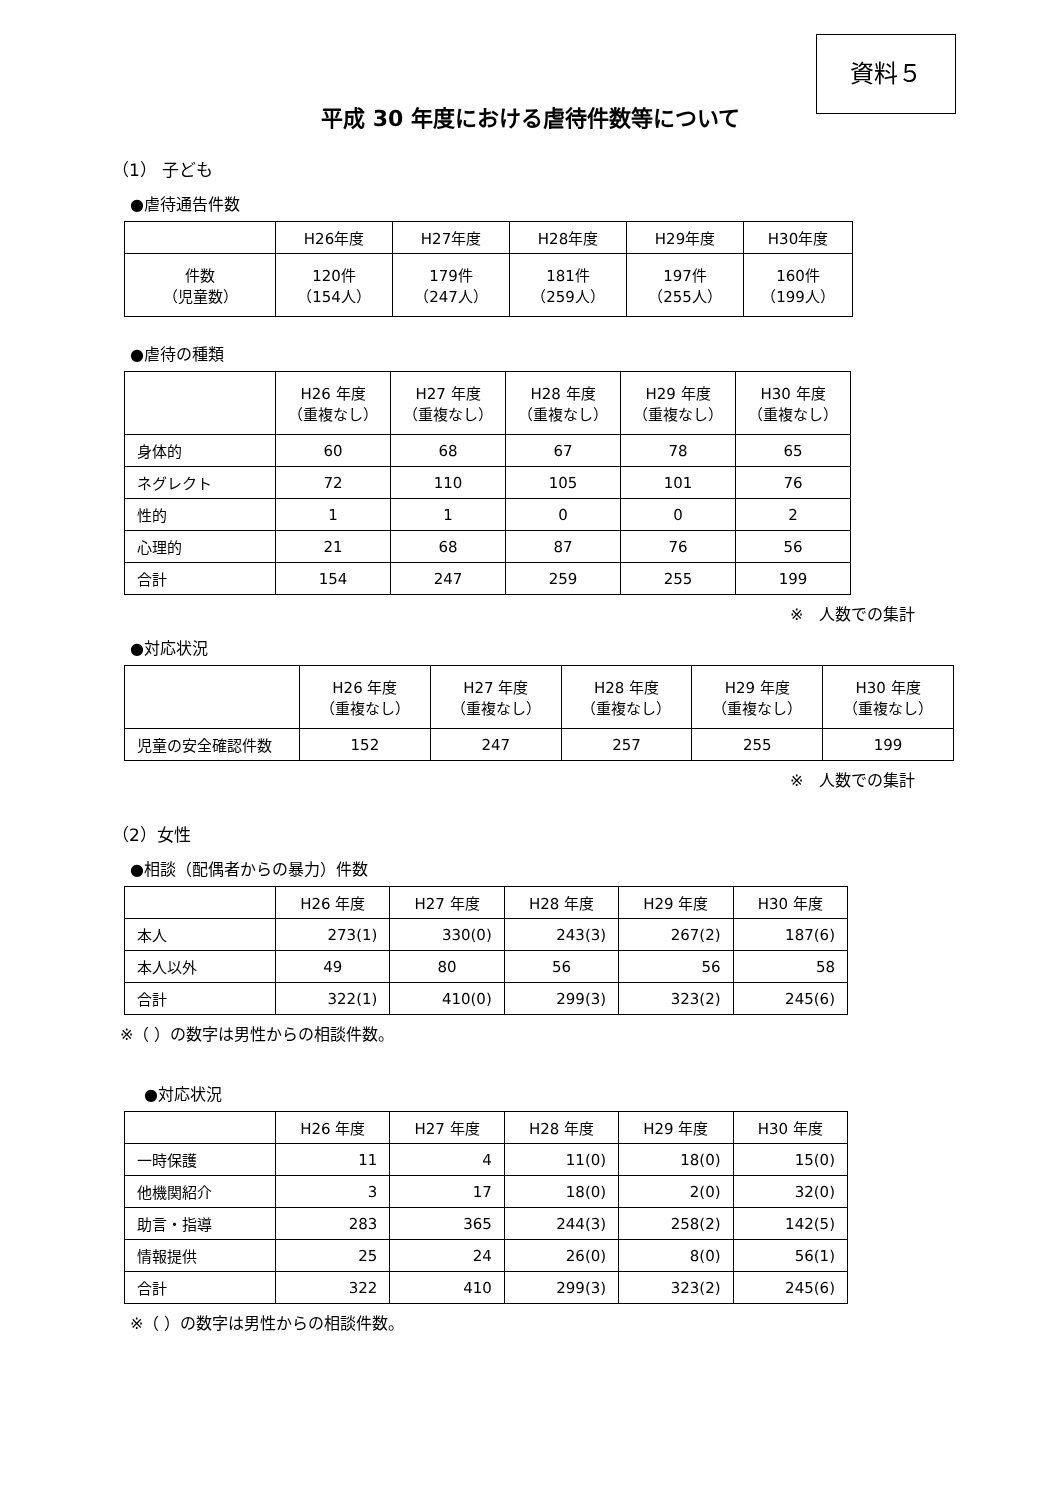資料５
平成 30 年度における虐待件数等について
（1） 子ども
●虐待通告件数
| | H26年度 | H27年度 | H28年度 | H29年度 | H30年度 |
| --- | --- | --- | --- | --- | --- |
| 件数 （児童数） | 120件 （154人） | 179件 （247人） | 181件 （259人） | 197件 （255人） | 160件 （199人） |
●虐待の種類
| | H26 年度 （重複なし） | H27 年度 （重複なし） | H28 年度 （重複なし） | H29 年度 （重複なし） | H30 年度 （重複なし） |
| --- | --- | --- | --- | --- | --- |
| 身体的 | 60 | 68 | 67 | 78 | 65 |
| ネグレクト | 72 | 110 | 105 | 101 | 76 |
| 性的 | 1 | 1 | 0 | 0 | 2 |
| 心理的 | 21 | 68 | 87 | 76 | 56 |
| 合計 | 154 | 247 | 259 | 255 | 199 |
※　人数での集計
●対応状況
| | H26 年度 （重複なし） | H27 年度 （重複なし） | H28 年度 （重複なし） | H29 年度 （重複なし） | H30 年度 （重複なし） |
| --- | --- | --- | --- | --- | --- |
| 児童の安全確認件数 | 152 | 247 | 257 | 255 | 199 |
※　人数での集計
（2）女性
●相談（配偶者からの暴力）件数
| | H26 年度 | H27 年度 | H28 年度 | H29 年度 | H30 年度 |
| --- | --- | --- | --- | --- | --- |
| 本人 | 273(1) | 330(0) | 243(3) | 267(2) | 187(6) |
| 本人以外 | 49 | 80 | 56 | 56 | 58 |
| 合計 | 322(1) | 410(0) | 299(3) | 323(2) | 245(6) |
※（ ）の数字は男性からの相談件数。
●対応状況
| | H26 年度 | H27 年度 | H28 年度 | H29 年度 | H30 年度 |
| --- | --- | --- | --- | --- | --- |
| 一時保護 | 11 | 4 | 11(0) | 18(0) | 15(0) |
| 他機関紹介 | 3 | 17 | 18(0) | 2(0) | 32(0) |
| 助言・指導 | 283 | 365 | 244(3) | 258(2) | 142(5) |
| 情報提供 | 25 | 24 | 26(0) | 8(0) | 56(1) |
| 合計 | 322 | 410 | 299(3) | 323(2) | 245(6) |
※（ ）の数字は男性からの相談件数。